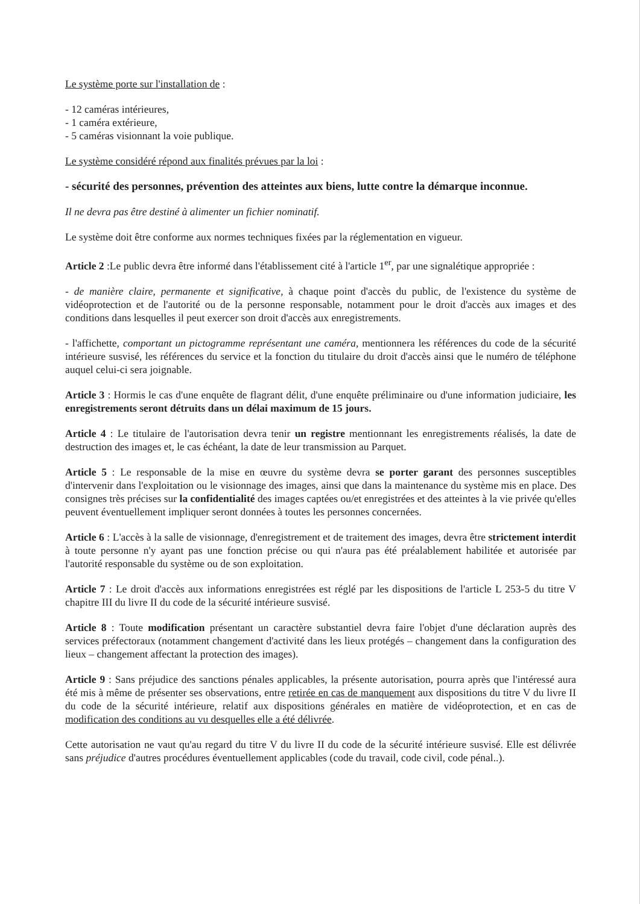Le système porte sur l'installation de :
- 12 caméras intérieures,
- 1 caméra extérieure,
- 5 caméras visionnant la voie publique.
Le système considéré répond aux finalités prévues par la loi :
- sécurité des personnes, prévention des atteintes aux biens, lutte contre la démarque inconnue.
Il ne devra pas être destiné à alimenter un fichier nominatif.
Le système doit être conforme aux normes techniques fixées par la réglementation en vigueur.
Article 2 :Le public devra être informé dans l'établissement cité à l'article 1<sup>er</sup>, par une signalétique appropriée :
- de manière claire, permanente et significative, à chaque point d'accès du public, de l'existence du système de vidéoprotection et de l'autorité ou de la personne responsable, notamment pour le droit d'accès aux images et des conditions dans lesquelles il peut exercer son droit d'accès aux enregistrements.
- l'affichette, comportant un pictogramme représentant une caméra, mentionnera les références du code de la sécurité intérieure susvisé, les références du service et la fonction du titulaire du droit d'accès ainsi que le numéro de téléphone auquel celui-ci sera joignable.
Article 3 : Hormis le cas d'une enquête de flagrant délit, d'une enquête préliminaire ou d'une information judiciaire, les enregistrements seront détruits dans un délai maximum de 15 jours.
Article 4 : Le titulaire de l'autorisation devra tenir un registre mentionnant les enregistrements réalisés, la date de destruction des images et, le cas échéant, la date de leur transmission au Parquet.
Article 5 : Le responsable de la mise en œuvre du système devra se porter garant des personnes susceptibles d'intervenir dans l'exploitation ou le visionnage des images, ainsi que dans la maintenance du système mis en place. Des consignes très précises sur la confidentialité des images captées ou/et enregistrées et des atteintes à la vie privée qu'elles peuvent éventuellement impliquer seront données à toutes les personnes concernées.
Article 6 : L'accès à la salle de visionnage, d'enregistrement et de traitement des images, devra être strictement interdit à toute personne n'y ayant pas une fonction précise ou qui n'aura pas été préalablement habilitée et autorisée par l'autorité responsable du système ou de son exploitation.
Article 7 : Le droit d'accès aux informations enregistrées est réglé par les dispositions de l'article L 253-5 du titre V chapitre III du livre II du code de la sécurité intérieure susvisé.
Article 8 : Toute modification présentant un caractère substantiel devra faire l'objet d'une déclaration auprès des services préfectoraux (notamment changement d'activité dans les lieux protégés – changement dans la configuration des lieux – changement affectant la protection des images).
Article 9 : Sans préjudice des sanctions pénales applicables, la présente autorisation, pourra après que l'intéressé aura été mis à même de présenter ses observations, entre retirée en cas de manquement aux dispositions du titre V du livre II du code de la sécurité intérieure, relatif aux dispositions générales en matière de vidéoprotection, et en cas de modification des conditions au vu desquelles elle a été délivrée.
Cette autorisation ne vaut qu'au regard du titre V du livre II du code de la sécurité intérieure susvisé. Elle est délivrée sans préjudice d'autres procédures éventuellement applicables (code du travail, code civil, code pénal..).